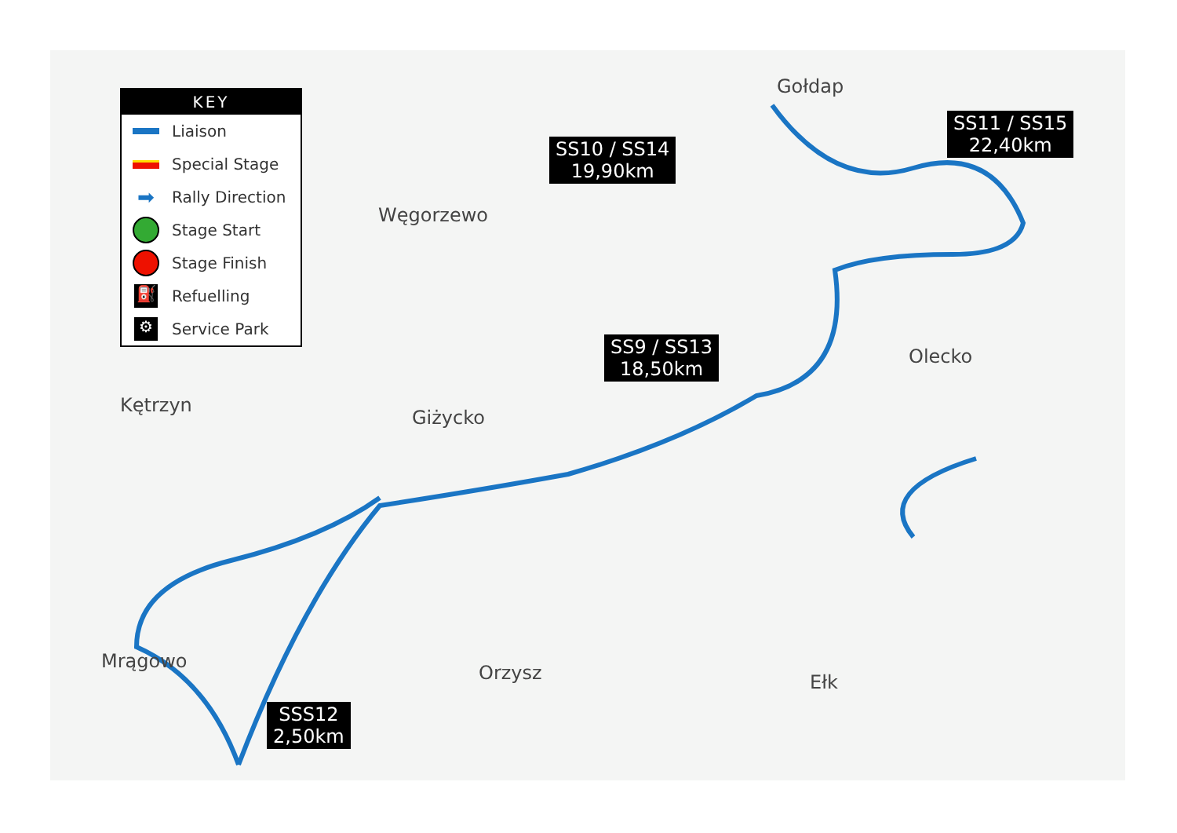KEY
Liaison
Special Stage
➡ Rally Direction
Stage Start
Stage Finish
⛽ Refuelling
⚙ Service Park
Gołdap
Węgorzewo
Olecko
Kętrzyn
Giżycko
Mrągowo
Orzysz Ełk
SS10 / SS14
19,90km
SS11 / SS15
22,40km
SS9 / SS13
18,50km
SSS12
2,50km